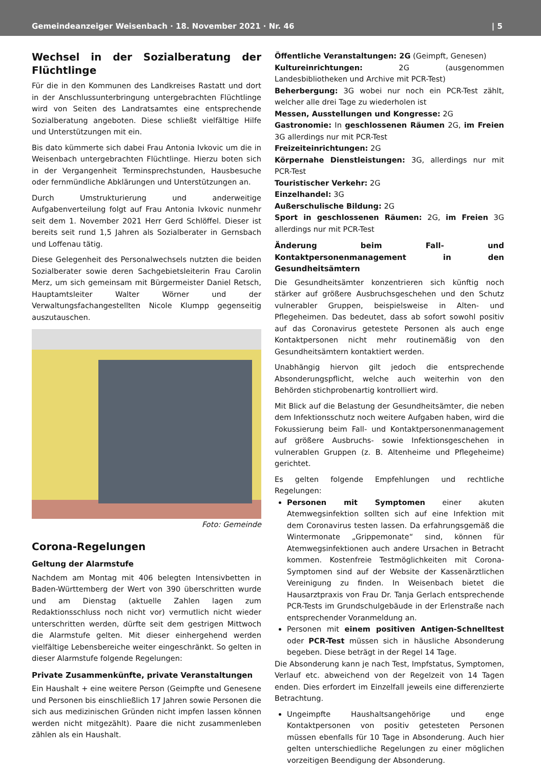Gemeindeanzeiger Weisenbach · 18. November 2021 · Nr. 46 | 5
Wechsel in der Sozialberatung der Flüchtlinge
Für die in den Kommunen des Landkreises Rastatt und dort in der Anschlussunterbringung untergebrachten Flüchtlinge wird von Seiten des Landratsamtes eine entsprechende Sozialberatung angeboten. Diese schließt vielfältige Hilfe und Unterstützungen mit ein.
Bis dato kümmerte sich dabei Frau Antonia Ivkovic um die in Weisenbach untergebrachten Flüchtlinge. Hierzu boten sich in der Vergangenheit Terminsprechstunden, Hausbesuche oder fernmündliche Abklärungen und Unterstützungen an.
Durch Umstrukturierung und anderweitige Aufgabenverteilung folgt auf Frau Antonia Ivkovic nunmehr seit dem 1. November 2021 Herr Gerd Schlöffel. Dieser ist bereits seit rund 1,5 Jahren als Sozialberater in Gernsbach und Loffenau tätig.
Diese Gelegenheit des Personalwechsels nutzten die beiden Sozialberater sowie deren Sachgebietsleiterin Frau Carolin Merz, um sich gemeinsam mit Bürgermeister Daniel Retsch, Hauptamtsleiter Walter Wörner und der Verwaltungsfachangestellten Nicole Klumpp gegenseitig auszutauschen.
Foto: Gemeinde
Corona-Regelungen
Geltung der Alarmstufe
Nachdem am Montag mit 406 belegten Intensivbetten in Baden-Württemberg der Wert von 390 überschritten wurde und am Dienstag (aktuelle Zahlen lagen zum Redaktionsschluss noch nicht vor) vermutlich nicht wieder unterschritten werden, dürfte seit dem gestrigen Mittwoch die Alarmstufe gelten. Mit dieser einhergehend werden vielfältige Lebensbereiche weiter eingeschränkt. So gelten in dieser Alarmstufe folgende Regelungen:
Private Zusammenkünfte, private Veranstaltungen
Ein Haushalt + eine weitere Person (Geimpfte und Genesene und Personen bis einschließlich 17 Jahren sowie Personen die sich aus medizinischen Gründen nicht impfen lassen können werden nicht mitgezählt). Paare die nicht zusammenleben zählen als ein Haushalt.
Öffentliche Veranstaltungen: 2G (Geimpft, Genesen)
Kultureinrichtungen: 2G (ausgenommen Landesbibliotheken und Archive mit PCR-Test)
Beherbergung: 3G wobei nur noch ein PCR-Test zählt, welcher alle drei Tage zu wiederholen ist
Messen, Ausstellungen und Kongresse: 2G
Gastronomie: In geschlossenen Räumen 2G, im Freien 3G allerdings nur mit PCR-Test
Freizeiteinrichtungen: 2G
Körpernahe Dienstleistungen: 3G, allerdings nur mit PCR-Test
Touristischer Verkehr: 2G
Einzelhandel: 3G
Außerschulische Bildung: 2G
Sport in geschlossenen Räumen: 2G, im Freien 3G allerdings nur mit PCR-Test
Änderung beim Fall- und Kontaktpersonenmanagement in den Gesundheitsämtern
Die Gesundheitsämter konzentrieren sich künftig noch stärker auf größere Ausbruchsgeschehen und den Schutz vulnerabler Gruppen, beispielsweise in Alten- und Pflegeheimen. Das bedeutet, dass ab sofort sowohl positiv auf das Coronavirus getestete Personen als auch enge Kontaktpersonen nicht mehr routinemäßig von den Gesundheitsämtern kontaktiert werden.
Unabhängig hiervon gilt jedoch die entsprechende Absonderungspflicht, welche auch weiterhin von den Behörden stichprobenartig kontrolliert wird.
Mit Blick auf die Belastung der Gesundheitsämter, die neben dem Infektionsschutz noch weitere Aufgaben haben, wird die Fokussierung beim Fall- und Kontaktpersonenmanagement auf größere Ausbruchs- sowie Infektionsgeschehen in vulnerablen Gruppen (z. B. Altenheime und Pflegeheime) gerichtet.
Es gelten folgende Empfehlungen und rechtliche Regelungen:
Personen mit Symptomen einer akuten Atemwegsinfektion sollten sich auf eine Infektion mit dem Coronavirus testen lassen. Da erfahrungsgemäß die Wintermonate „Grippemonate“ sind, können für Atemwegsinfektionen auch andere Ursachen in Betracht kommen. Kostenfreie Testmöglichkeiten mit Corona-Symptomen sind auf der Website der Kassenärztlichen Vereinigung zu finden. In Weisenbach bietet die Hausarztpraxis von Frau Dr. Tanja Gerlach entsprechende PCR-Tests im Grundschulgebäude in der Erlenstraße nach entsprechender Voranmeldung an.
Personen mit einem positiven Antigen-Schnelltest oder PCR-Test müssen sich in häusliche Absonderung begeben. Diese beträgt in der Regel 14 Tage.
Die Absonderung kann je nach Test, Impfstatus, Symptomen, Verlauf etc. abweichend von der Regelzeit von 14 Tagen enden. Dies erfordert im Einzelfall jeweils eine differenzierte Betrachtung.
Ungeimpfte Haushaltsangehörige und enge Kontaktpersonen von positiv getesteten Personen müssen ebenfalls für 10 Tage in Absonderung. Auch hier gelten unterschiedliche Regelungen zu einer möglichen vorzeitigen Beendigung der Absonderung.